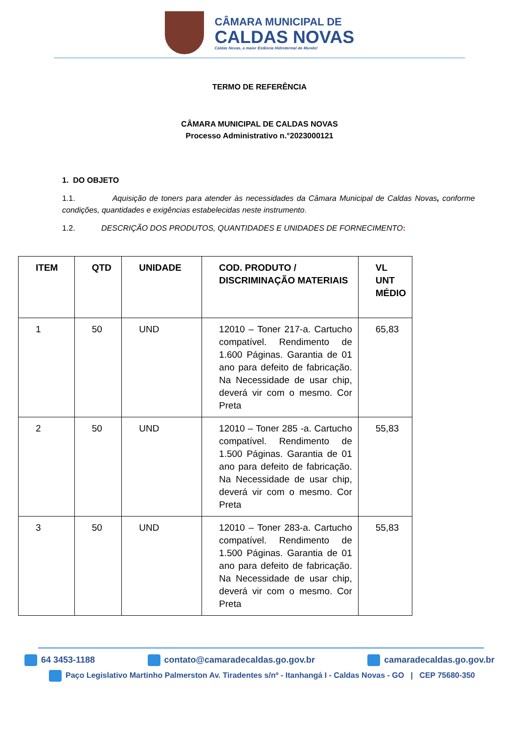CÂMARA MUNICIPAL DE
CALDAS NOVAS
Caldas Novas, a maior Estância Hidrotermal do Mundo!
TERMO DE REFERÊNCIA
CÂMARA MUNICIPAL DE CALDAS NOVAS
Processo Administrativo n.°2023000121
1. DO OBJETO
1.1. Aquisição de toners para atender às necessidades da Câmara Municipal de Caldas Novas, conforme condições, quantidades e exigências estabelecidas neste instrumento.
1.2. DESCRIÇÃO DOS PRODUTOS, QUANTIDADES E UNIDADES DE FORNECIMENTO:
| ITEM | QTD | UNIDADE | COD. PRODUTO / DISCRIMINAÇÃO MATERIAIS | VL UNT MÉDIO |
| --- | --- | --- | --- | --- |
| 1 | 50 | UND | 12010 – Toner 217-a. Cartucho compatível. Rendimento de 1.600 Páginas. Garantia de 01 ano para defeito de fabricação. Na Necessidade de usar chip, deverá vir com o mesmo. Cor Preta | 65,83 |
| 2 | 50 | UND | 12010 – Toner 285 -a. Cartucho compatível. Rendimento de 1.500 Páginas. Garantia de 01 ano para defeito de fabricação. Na Necessidade de usar chip, deverá vir com o mesmo. Cor Preta | 55,83 |
| 3 | 50 | UND | 12010 – Toner 283-a. Cartucho compatível. Rendimento de 1.500 Páginas. Garantia de 01 ano para defeito de fabricação. Na Necessidade de usar chip, deverá vir com o mesmo. Cor Preta | 55,83 |
64 3453-1188 contato@camaradecaldas.go.gov.br camaradecaldas.go.gov.br
Paço Legislativo Martinho Palmerston Av. Tiradentes s/nº - Itanhangá I - Caldas Novas - GO | CEP 75680-350